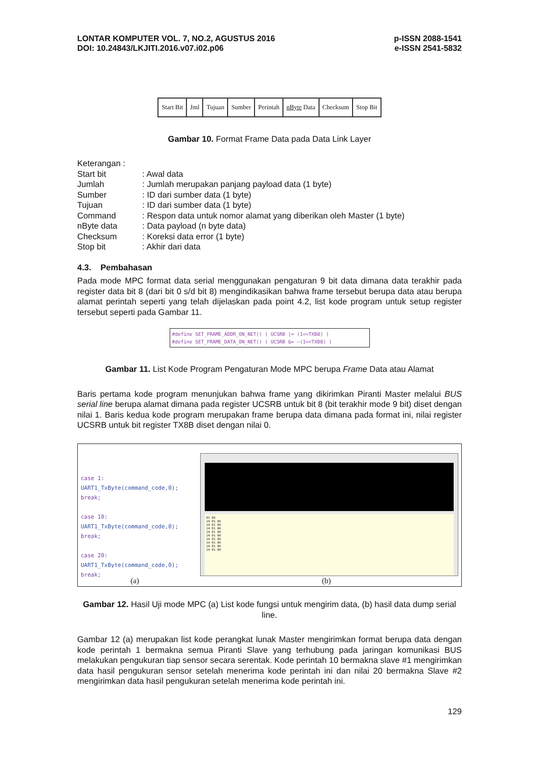LONTAR KOMPUTER VOL. 7, NO.2, AGUSTUS 2016
DOI: 10.24843/LKJITI.2016.v07.i02.p06
p-ISSN 2088-1541
e-ISSN 2541-5832
| Start Bit | Jml | Tujuan | Sumber | Perintah | nByte Data | Checksum | Stop Bit |
Gambar 10. Format Frame Data pada Data Link Layer
Keterangan :
| Start bit | : Awal data |
| Jumlah | : Jumlah merupakan panjang payload data (1 byte) |
| Sumber | : ID dari sumber data (1 byte) |
| Tujuan | : ID dari sumber data (1 byte) |
| Command | : Respon data untuk nomor alamat yang diberikan oleh Master (1 byte) |
| nByte data | : Data payload (n byte data) |
| Checksum | : Koreksi data error (1 byte) |
| Stop bit | : Akhir dari data |
4.3. Pembahasan
Pada mode MPC format data serial menggunakan pengaturan 9 bit data dimana data terakhir pada register data bit 8 (dari bit 0 s/d bit 8) mengindikasikan bahwa frame tersebut berupa data atau berupa alamat perintah seperti yang telah dijelaskan pada point 4.2, list kode program untuk setup register tersebut seperti pada Gambar 11.
#define SET_FRAME_ADDR_ON_NET() ( UCSRB |= (1<<TXB8) )
#define SET_FRAME_DATA_ON_NET() ( UCSRB &= ~(1<<TXB8) )
Gambar 11. List Kode Program Pengaturan Mode MPC berupa Frame Data atau Alamat
Baris pertama kode program menunjukan bahwa frame yang dikirimkan Piranti Master melalui BUS serial line berupa alamat dimana pada register UCSRB untuk bit 8 (bit terakhir mode 9 bit) diset dengan nilai 1. Baris kedua kode program merupakan frame berupa data dimana pada format ini, nilai register UCSRB untuk bit register TX8B diset dengan nilai 0.
case 1:
UART1_TxByte(command_code,0);
break;
case 10:
UART1_TxByte(command_code,0);
break;
case 20:
UART1_TxByte(command_code,0);
break;
01 0A
14 01 0A
14 01 0A
14 01 0A
14 01 0A
14 01 0A
14 01 0A
14 01 0A
14 01 0A
14 01 0A
(a) (b)
Gambar 12. Hasil Uji mode MPC (a) List kode fungsi untuk mengirim data, (b) hasil data dump serial line.
Gambar 12 (a) merupakan list kode perangkat lunak Master mengirimkan format berupa data dengan kode perintah 1 bermakna semua Piranti Slave yang terhubung pada jaringan komunikasi BUS melakukan pengukuran tiap sensor secara serentak. Kode perintah 10 bermakna slave #1 mengirimkan data hasil pengukuran sensor setelah menerima kode perintah ini dan nilai 20 bermakna Slave #2 mengirimkan data hasil pengukuran setelah menerima kode perintah ini.
129